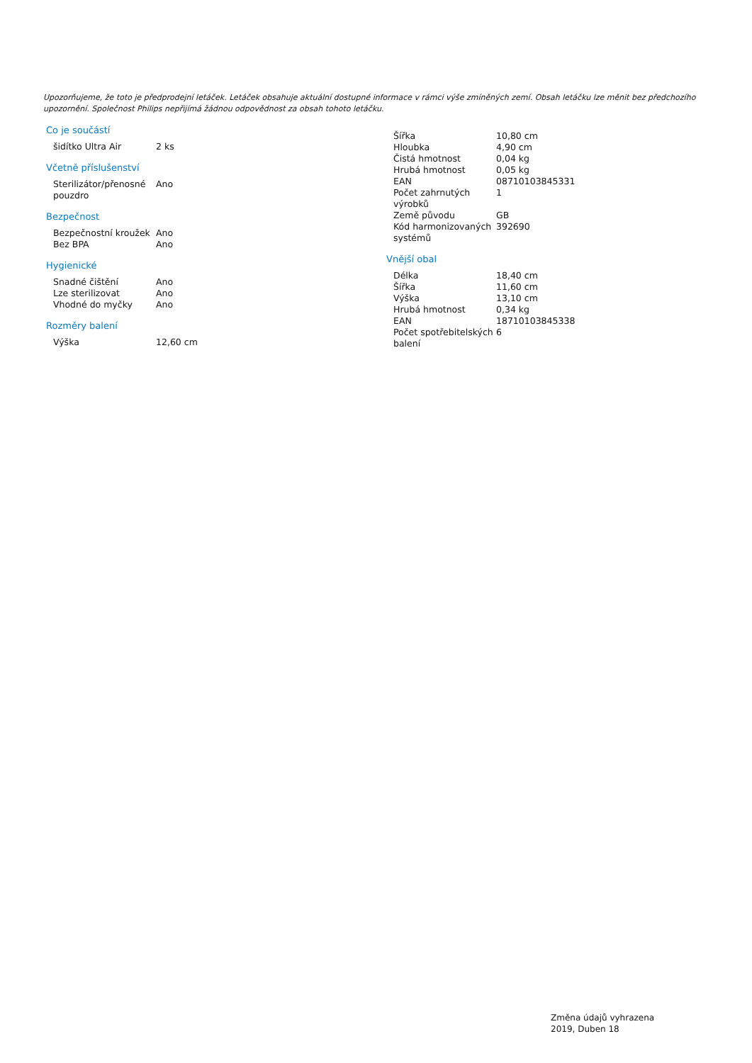Upozorňujeme, že toto je předprodejní letáček. Letáček obsahuje aktuální dostupné informace v rámci výše zmíněných zemí. Obsah letáčku lze měnit bez předchozího upozornění. Společnost Philips nepřijímá žádnou odpovědnost za obsah tohoto letáčku.
Co je součástí
| šidítko Ultra Air | 2 ks |
Včetně příslušenství
| Sterilizátor/přenosné pouzdro | Ano |
Bezpečnost
| Bezpečnostní kroužek | Ano |
| Bez BPA | Ano |
Hygienické
| Snadné čištění | Ano |
| Lze sterilizovat | Ano |
| Vhodné do myčky | Ano |
Rozměry balení
| Výška | 12,60 cm |
| Šířka | 10,80 cm |
| Hloubka | 4,90 cm |
| Čistá hmotnost | 0,04 kg |
| Hrubá hmotnost | 0,05 kg |
| EAN | 08710103845331 |
| Počet zahrnutých výrobků | 1 |
| Země původu | GB |
| Kód harmonizovaných systémů | 392690 |
Vnější obal
| Délka | 18,40 cm |
| Šířka | 11,60 cm |
| Výška | 13,10 cm |
| Hrubá hmotnost | 0,34 kg |
| EAN | 18710103845338 |
| Počet spotřebitelských balení | 6 |
Změna údajů vyhrazena
2019, Duben 18